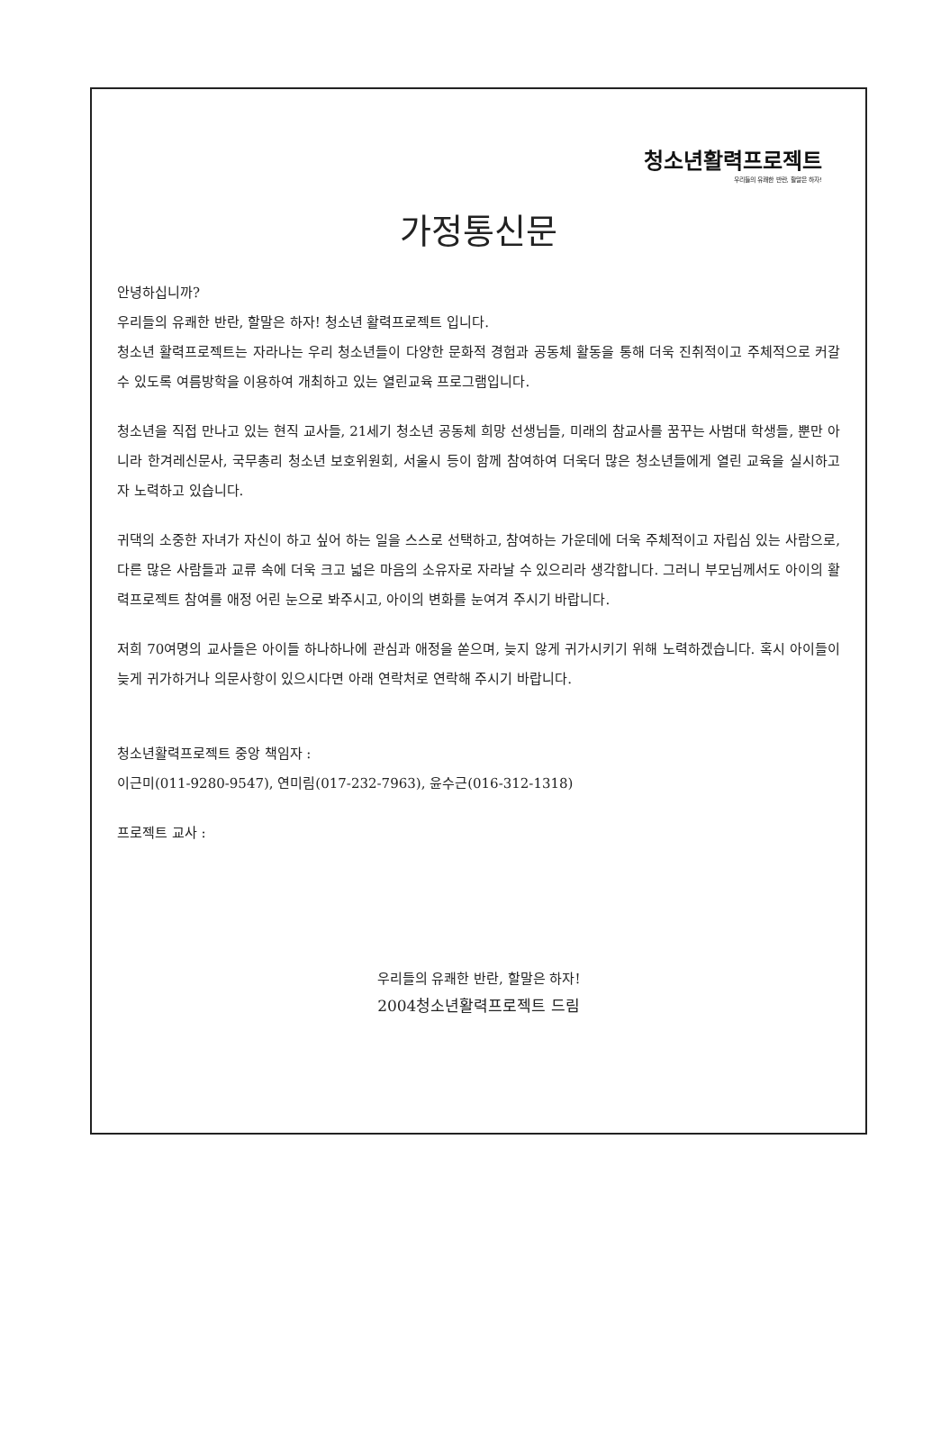청소년활력프로젝트
우리들의 유쾌한 반란, 할말은 하자!
가정통신문
안녕하십니까?
우리들의 유쾌한 반란, 할말은 하자! 청소년 활력프로젝트 입니다.
청소년 활력프로젝트는 자라나는 우리 청소년들이 다양한 문화적 경험과 공동체 활동을 통해 더욱 진취적이고 주체적으로 커갈 수 있도록 여름방학을 이용하여 개최하고 있는 열린교육 프로그램입니다.
청소년을 직접 만나고 있는 현직 교사들, 21세기 청소년 공동체 희망 선생님들, 미래의 참교사를 꿈꾸는 사범대 학생들, 뿐만 아니라 한겨레신문사, 국무총리 청소년 보호위원회, 서울시 등이 함께 참여하여 더욱더 많은 청소년들에게 열린 교육을 실시하고자 노력하고 있습니다.
귀댁의 소중한 자녀가 자신이 하고 싶어 하는 일을 스스로 선택하고, 참여하는 가운데에 더욱 주체적이고 자립심 있는 사람으로, 다른 많은 사람들과 교류 속에 더욱 크고 넓은 마음의 소유자로 자라날 수 있으리라 생각합니다. 그러니 부모님께서도 아이의 활력프로젝트 참여를 애정 어린 눈으로 봐주시고, 아이의 변화를 눈여겨 주시기 바랍니다.
저희 70여명의 교사들은 아이들 하나하나에 관심과 애정을 쏟으며, 늦지 않게 귀가시키기 위해 노력하겠습니다. 혹시 아이들이 늦게 귀가하거나 의문사항이 있으시다면 아래 연락처로 연락해 주시기 바랍니다.
청소년활력프로젝트 중앙 책임자 :
이근미(011-9280-9547), 연미림(017-232-7963), 윤수근(016-312-1318)
프로젝트 교사 :
우리들의 유쾌한 반란, 할말은 하자!
2004청소년활력프로젝트 드림